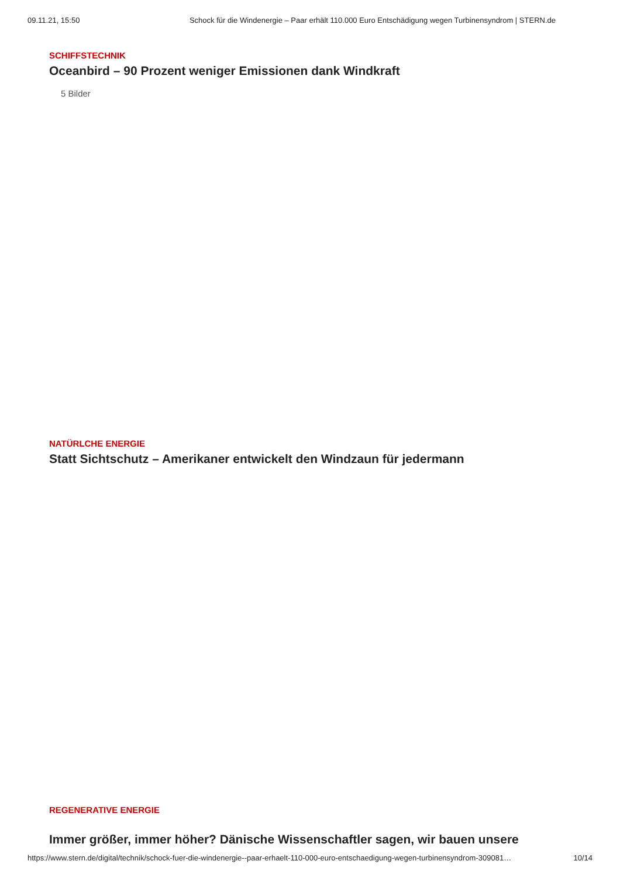09.11.21, 15:50 Schock für die Windenergie – Paar erhält 110.000 Euro Entschädigung wegen Turbinensyndrom | STERN.de
SCHIFFSTECHNIK
Oceanbird – 90 Prozent weniger Emissionen dank Windkraft
5 Bilder
NATÜRLCHE ENERGIE
Statt Sichtschutz – Amerikaner entwickelt den Windzaun für jedermann
REGENERATIVE ENERGIE
Immer größer, immer höher? Dänische Wissenschaftler sagen, wir bauen unsere
https://www.stern.de/digital/technik/schock-fuer-die-windenergie--paar-erhaelt-110-000-euro-entschaedigung-wegen-turbinensyndrom-309081… 10/14